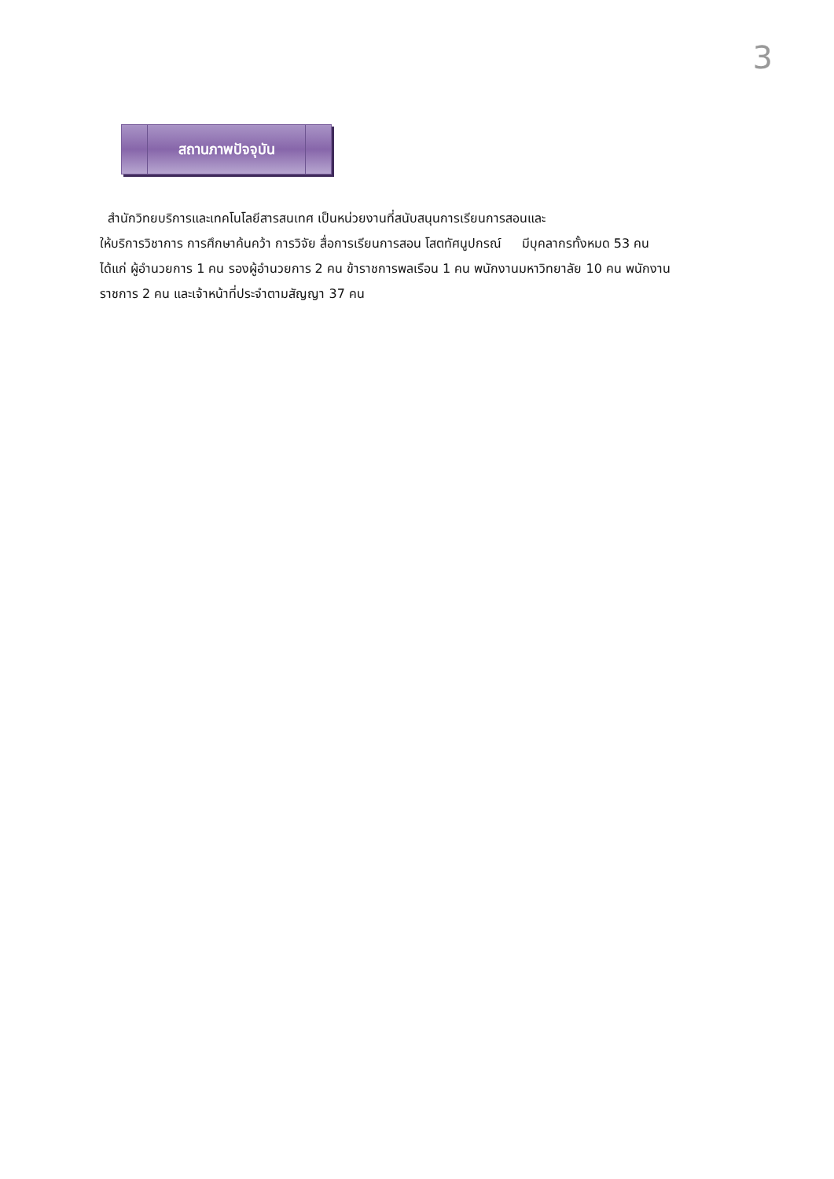3
สถานภาพปัจจุบัน
สำนักวิทยบริการและเทคโนโลยีสารสนเทศ เป็นหน่วยงานที่สนับสนุนการเรียนการสอนและ
ให้บริการวิชาการ การศึกษาค้นคว้า การวิจัย สื่อการเรียนการสอน โสตทัศนูปกรณ์ มีบุคลากรทั้งหมด 53 คน
ได้แก่ ผู้อำนวยการ 1 คน รองผู้อำนวยการ 2 คน ข้าราชการพลเรือน 1 คน พนักงานมหาวิทยาลัย 10 คน พนักงาน
ราชการ 2 คน และเจ้าหน้าที่ประจำตามสัญญา 37 คน